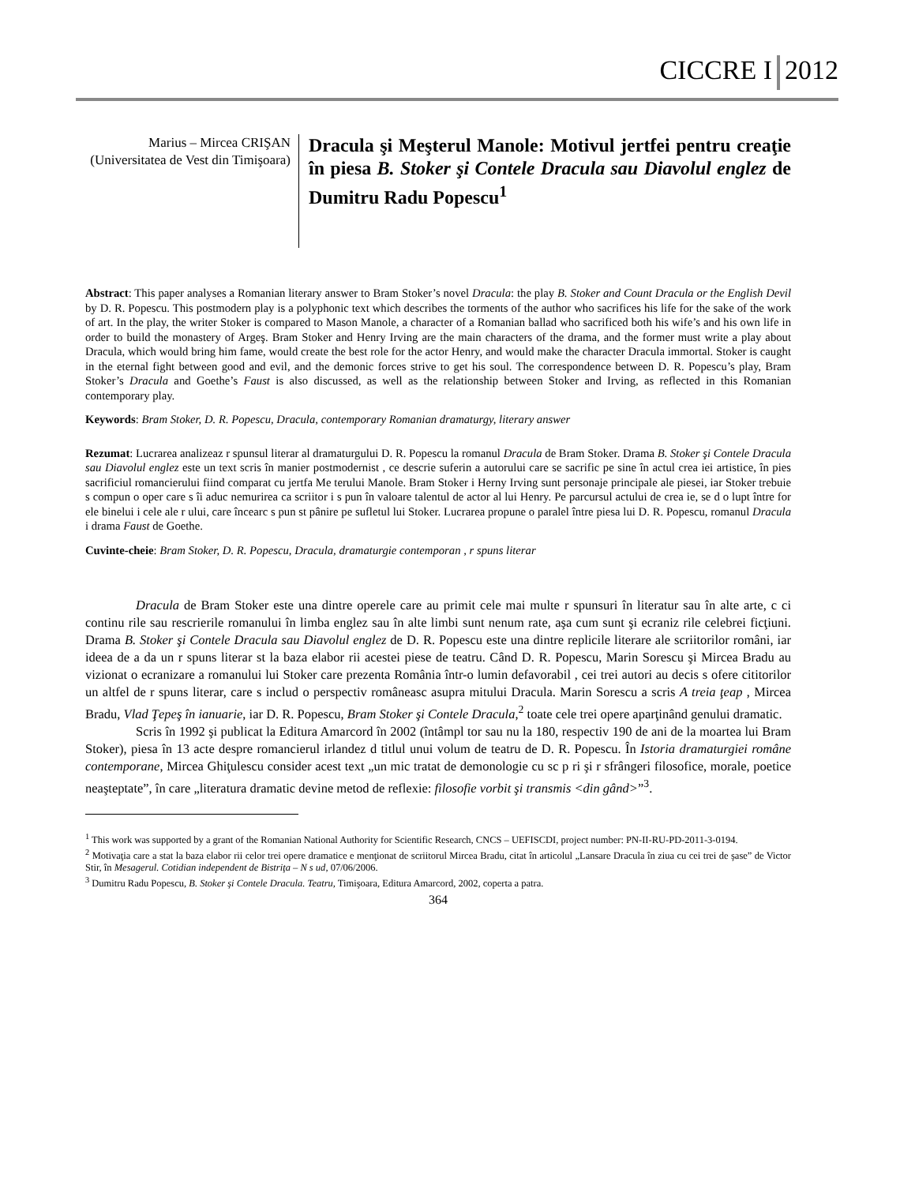CICCRE I 2012
Marius – Mircea CRIŞAN
(Universitatea de Vest din Timişoara)
Dracula şi Meşterul Manole: Motivul jertfei pentru creaţie în piesa B. Stoker şi Contele Dracula sau Diavolul englez de Dumitru Radu Popescu<sup>1</sup>
Abstract: This paper analyses a Romanian literary answer to Bram Stoker’s novel Dracula: the play B. Stoker and Count Dracula or the English Devil by D. R. Popescu. This postmodern play is a polyphonic text which describes the torments of the author who sacrifices his life for the sake of the work of art. In the play, the writer Stoker is compared to Mason Manole, a character of a Romanian ballad who sacrificed both his wife’s and his own life in order to build the monastery of Argeş. Bram Stoker and Henry Irving are the main characters of the drama, and the former must write a play about Dracula, which would bring him fame, would create the best role for the actor Henry, and would make the character Dracula immortal. Stoker is caught in the eternal fight between good and evil, and the demonic forces strive to get his soul. The correspondence between D. R. Popescu’s play, Bram Stoker’s Dracula and Goethe’s Faust is also discussed, as well as the relationship between Stoker and Irving, as reflected in this Romanian contemporary play.
Keywords: Bram Stoker, D. R. Popescu, Dracula, contemporary Romanian dramaturgy, literary answer
Rezumat: Lucrarea analizeaz r spunsul literar al dramaturgului D. R. Popescu la romanul Dracula de Bram Stoker. Drama B. Stoker şi Contele Dracula sau Diavolul englez este un text scris în manier postmodernist , ce descrie suferin a autorului care se sacrific pe sine în actul crea iei artistice, în pies sacrificiul romancierului fiind comparat cu jertfa Me terului Manole. Bram Stoker i Herny Irving sunt personaje principale ale piesei, iar Stoker trebuie s compun o oper care s îi aduc nemurirea ca scriitor i s pun în valoare talentul de actor al lui Henry. Pe parcursul actului de crea ie, se d o lupt între for ele binelui i cele ale r ului, care încearc s pun st pânire pe sufletul lui Stoker. Lucrarea propune o paralel între piesa lui D. R. Popescu, romanul Dracula i drama Faust de Goethe.
Cuvinte-cheie: Bram Stoker, D. R. Popescu, Dracula, dramaturgie contemporan , r spuns literar
Dracula de Bram Stoker este una dintre operele care au primit cele mai multe r spunsuri în literatur sau în alte arte, c ci continu rile sau rescrierile romanului în limba englez sau în alte limbi sunt nenum rate, aşa cum sunt şi ecraniz rile celebrei ficţiuni. Drama B. Stoker şi Contele Dracula sau Diavolul englez de D. R. Popescu este una dintre replicile literare ale scriitorilor români, iar ideea de a da un r spuns literar st la baza elabor rii acestei piese de teatru. Când D. R. Popescu, Marin Sorescu şi Mircea Bradu au vizionat o ecranizare a romanului lui Stoker care prezenta România într-o lumin defavorabil , cei trei autori au decis s ofere cititorilor un altfel de r spuns literar, care s includ o perspectiv româneasc asupra mitului Dracula. Marin Sorescu a scris A treia ţeap , Mircea Bradu, Vlad Ţepeş în ianuarie, iar D. R. Popescu, Bram Stoker şi Contele Dracula,<sup>2</sup> toate cele trei opere aparţinând genului dramatic.
Scris în 1992 şi publicat la Editura Amarcord în 2002 (întâmpl tor sau nu la 180, respectiv 190 de ani de la moartea lui Bram Stoker), piesa în 13 acte despre romancierul irlandez d titlul unui volum de teatru de D. R. Popescu. În Istoria dramaturgiei române contemporane, Mircea Ghiţulescu consider acest text „un mic tratat de demonologie cu sc p ri şi r sfrângeri filosofice, morale, poetice neaşteptate”, în care „literatura dramatic devine metod de reflexie: filosofie vorbit şi transmis <din gând>”<sup>3</sup>.
<sup>1</sup> This work was supported by a grant of the Romanian National Authority for Scientific Research, CNCS – UEFISCDI, project number: PN-II-RU-PD-2011-3-0194.
<sup>2</sup> Motivaţia care a stat la baza elabor rii celor trei opere dramatice e menţionat de scriitorul Mircea Bradu, citat în articolul „Lansare Dracula în ziua cu cei trei de şase” de Victor Stir, în Mesagerul. Cotidian independent de Bistriţa – N s ud, 07/06/2006.
<sup>3</sup> Dumitru Radu Popescu, B. Stoker şi Contele Dracula. Teatru, Timişoara, Editura Amarcord, 2002, coperta a patra.
364